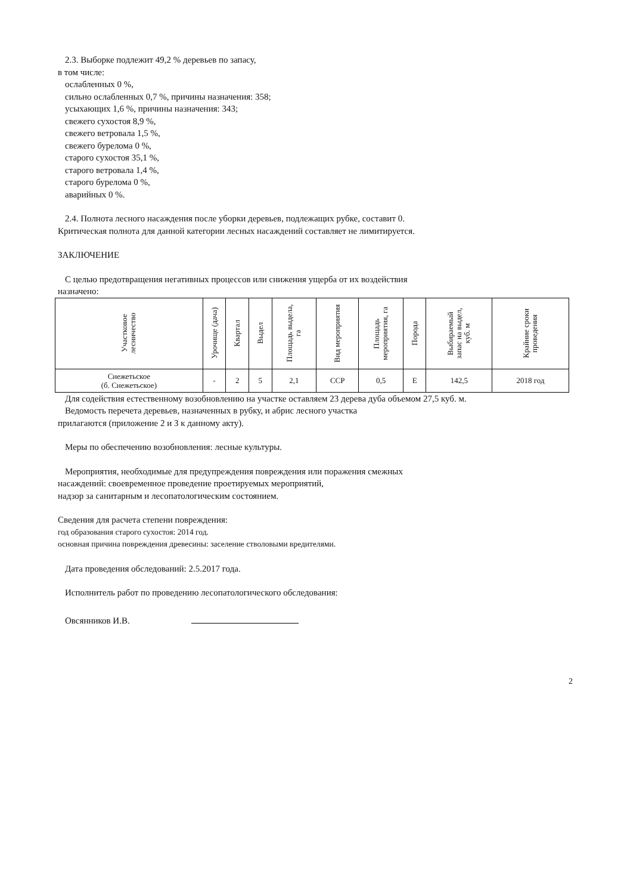2.3. Выборке подлежит 49,2 % деревьев по запасу,
в том числе:
ослабленных 0 %,
сильно ослабленных 0,7 %, причины назначения: 358;
усыхающих 1,6 %, причины назначения: 343;
свежего сухостоя 8,9 %,
свежего ветровала 1,5 %,
свежего бурелома 0 %,
старого сухостоя 35,1 %,
старого ветровала 1,4 %,
старого бурелома 0 %,
аварийных 0 %.
2.4. Полнота лесного насаждения после уборки деревьев, подлежащих рубке, составит 0.
Критическая полнота для данной категории лесных насаждений составляет не лимитируется.
ЗАКЛЮЧЕНИЕ
С целью предотвращения негативных процессов или снижения ущерба от их воздействия
назначено:
| Участковое лесничество | Урочище (дача) | Квартал | Выдел | Площадь выдела, га | Вид мероприятия | Площадь мероприятия, га | Порода | Выбираемый запас на выдел, куб. м | Крайние сроки проведения |
| --- | --- | --- | --- | --- | --- | --- | --- | --- | --- |
| Снежетьское (б. Снежетьское) | - | 2 | 5 | 2,1 | ССР | 0,5 | Е | 142,5 | 2018 год |
Для содействия естественному возобновлению на участке оставляем 23 дерева дуба объемом 27,5 куб. м.
Ведомость перечета деревьев, назначенных в рубку, и абрис лесного участка
прилагаются (приложение 2 и 3 к данному акту).
Меры по обеспечению возобновления: лесные культуры.
Мероприятия, необходимые для предупреждения повреждения или поражения смежных
насаждений: своевременное проведение проетируемых мероприятий,
надзор за санитарным и лесопатологическим состоянием.
Сведения для расчета степени повреждения:
год образования старого сухостоя: 2014 год.
основная причина повреждения древесины: заселение стволовыми вредителями.
Дата проведения обследований: 2.5.2017 года.
Исполнитель работ по проведению лесопатологического обследования:
Овсянников И.В.
2